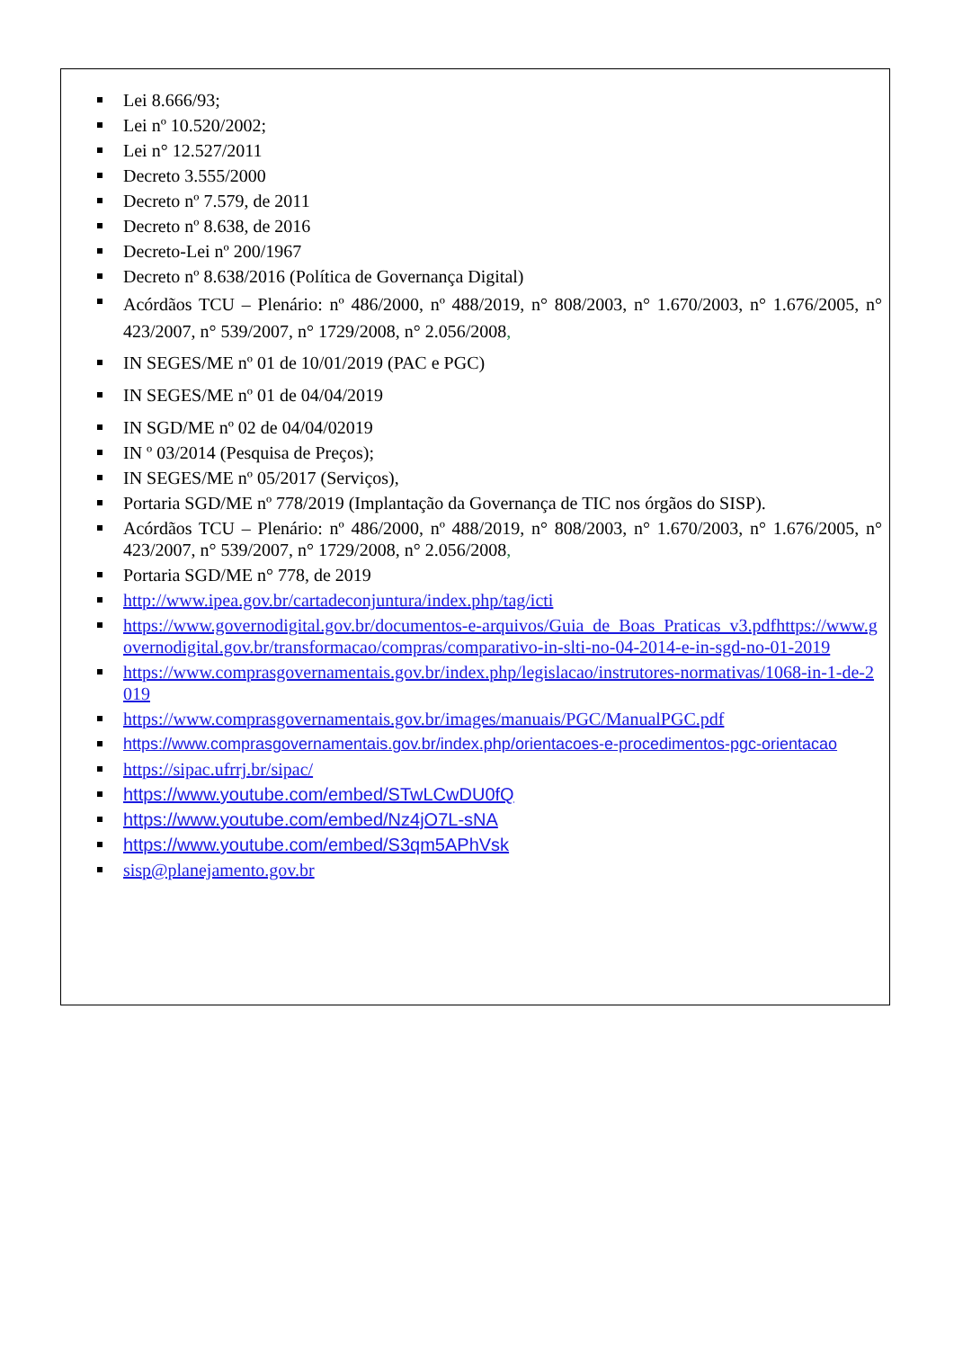Lei 8.666/93;
Lei nº 10.520/2002;
Lei n° 12.527/2011
Decreto 3.555/2000
Decreto nº 7.579, de 2011
Decreto nº 8.638, de 2016
Decreto-Lei nº 200/1967
Decreto nº 8.638/2016 (Política de Governança Digital)
Acórdãos TCU – Plenário: nº 486/2000, nº 488/2019, n° 808/2003, n° 1.670/2003, n° 1.676/2005, n° 423/2007, n° 539/2007, n° 1729/2008, n° 2.056/2008,
IN SEGES/ME nº 01 de 10/01/2019 (PAC e PGC)
IN SEGES/ME nº 01 de 04/04/2019
IN SGD/ME nº 02 de 04/04/02019
IN º 03/2014 (Pesquisa de Preços);
IN SEGES/ME nº 05/2017 (Serviços),
Portaria SGD/ME nº 778/2019 (Implantação da Governança de TIC nos órgãos do SISP).
Acórdãos TCU – Plenário: nº 486/2000, nº 488/2019, n° 808/2003, n° 1.670/2003, n° 1.676/2005, n° 423/2007, n° 539/2007, n° 1729/2008, n° 2.056/2008,
Portaria SGD/ME n° 778, de 2019
http://www.ipea.gov.br/cartadeconjuntura/index.php/tag/icti
https://www.governodigital.gov.br/documentos-e-arquivos/Guia_de_Boas_Praticas_v3.pdfhttps://www.governodigital.gov.br/transformacao/compras/comparativo-in-slti-no-04-2014-e-in-sgd-no-01-2019
https://www.comprasgovernamentais.gov.br/index.php/legislacao/instrutores-normativas/1068-in-1-de-2019
https://www.comprasgovernamentais.gov.br/images/manuais/PGC/ManualPGC.pdf
https://www.comprasgovernamentais.gov.br/index.php/orientacoes-e-procedimentos-pgc-orientacao
https://sipac.ufrrj.br/sipac/
https://www.youtube.com/embed/STwLCwDU0fQ
https://www.youtube.com/embed/Nz4jO7L-sNA
https://www.youtube.com/embed/S3qm5APhVsk
sisp@planejamento.gov.br